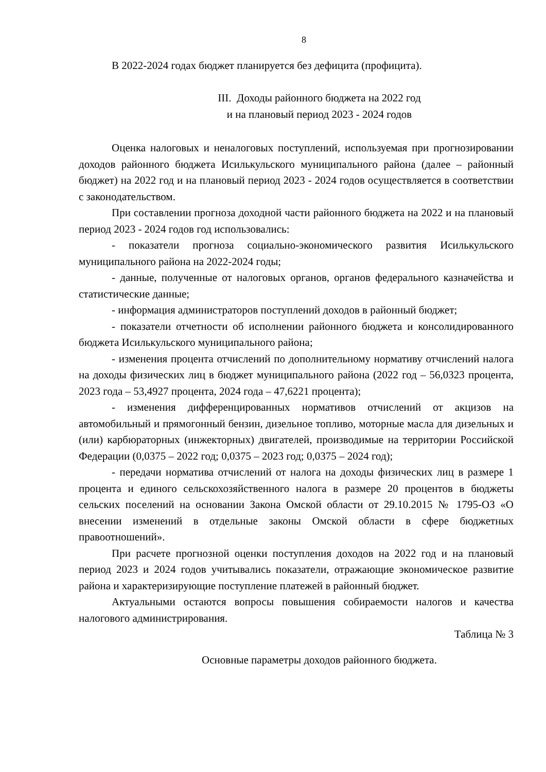8
В 2022-2024 годах бюджет планируется без дефицита (профицита).
III. Доходы районного бюджета на 2022 год
и на плановый период 2023 - 2024 годов
Оценка налоговых и неналоговых поступлений, используемая при прогнозировании доходов районного бюджета Исилькульского муниципального района (далее – районный бюджет) на 2022 год и на плановый период 2023 - 2024 годов осуществляется в соответствии с законодательством.
При составлении прогноза доходной части районного бюджета на 2022 и на плановый период 2023 - 2024 годов год использовались:
- показатели прогноза социально-экономического развития Исилькульского муниципального района на 2022-2024 годы;
- данные, полученные от налоговых органов, органов федерального казначейства и статистические данные;
- информация администраторов поступлений доходов в районный бюджет;
- показатели отчетности об исполнении районного бюджета и консолидированного бюджета Исилькульского муниципального района;
- изменения процента отчислений по дополнительному нормативу отчислений налога на доходы физических лиц в бюджет муниципального района (2022 год – 56,0323 процента, 2023 года – 53,4927 процента, 2024 года – 47,6221 процента);
- изменения дифференцированных нормативов отчислений от акцизов на автомобильный и прямогонный бензин, дизельное топливо, моторные масла для дизельных и (или) карбюраторных (инжекторных) двигателей, производимые на территории Российской Федерации (0,0375 – 2022 год; 0,0375 – 2023 год; 0,0375 – 2024 год);
- передачи норматива отчислений от налога на доходы физических лиц в размере 1 процента и единого сельскохозяйственного налога в размере 20 процентов в бюджеты сельских поселений на основании Закона Омской области от 29.10.2015 № 1795-ОЗ «О внесении изменений в отдельные законы Омской области в сфере бюджетных правоотношений».
При расчете прогнозной оценки поступления доходов на 2022 год и на плановый период 2023 и 2024 годов учитывались показатели, отражающие экономическое развитие района и характеризирующие поступление платежей в районный бюджет.
Актуальными остаются вопросы повышения собираемости налогов и качества налогового администрирования.
Таблица № 3
Основные параметры доходов районного бюджета.